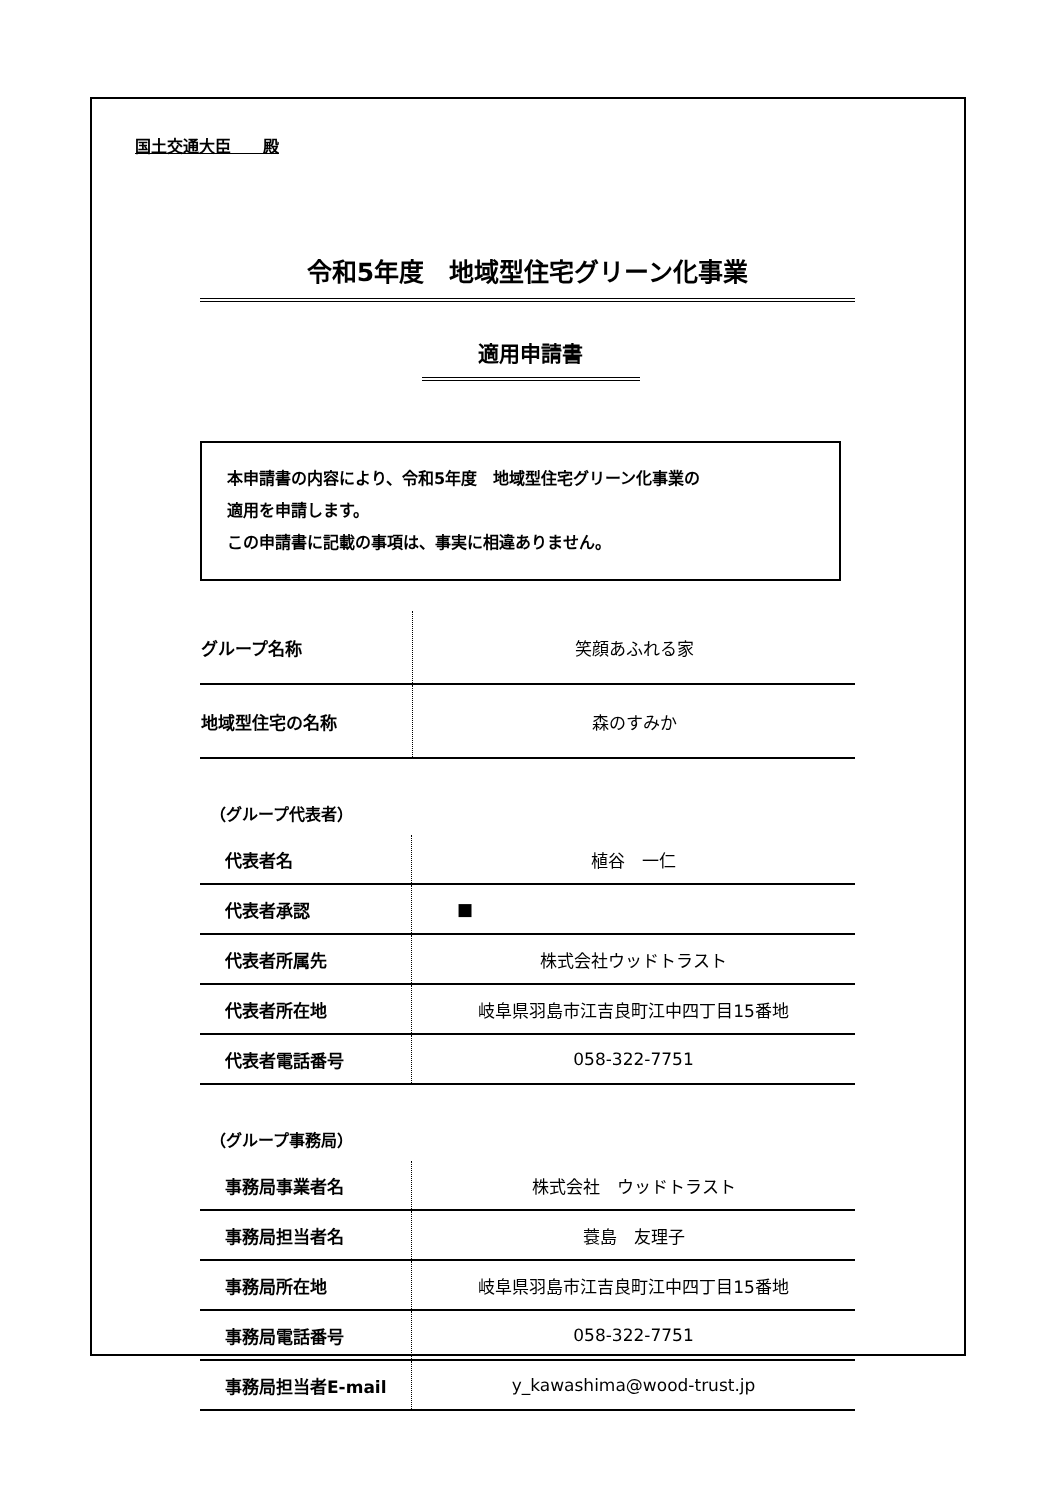国土交通大臣　　殿
令和5年度　地域型住宅グリーン化事業
適用申請書
本申請書の内容により、令和5年度　地域型住宅グリーン化事業の
適用を申請します。
この申請書に記載の事項は、事実に相違ありません。
| グループ名称 | 笑顔あふれる家 |
| 地域型住宅の名称 | 森のすみか |
（グループ代表者）
| 代表者名 | 植谷 一仁 |
| 代表者承認 | ■ |
| 代表者所属先 | 株式会社ウッドトラスト |
| 代表者所在地 | 岐阜県羽島市江吉良町江中四丁目15番地 |
| 代表者電話番号 | 058-322-7751 |
（グループ事務局）
| 事務局事業者名 | 株式会社 ウッドトラスト |
| 事務局担当者名 | 蓑島 友理子 |
| 事務局所在地 | 岐阜県羽島市江吉良町江中四丁目15番地 |
| 事務局電話番号 | 058-322-7751 |
| 事務局担当者E-mail | y_kawashima@wood-trust.jp |